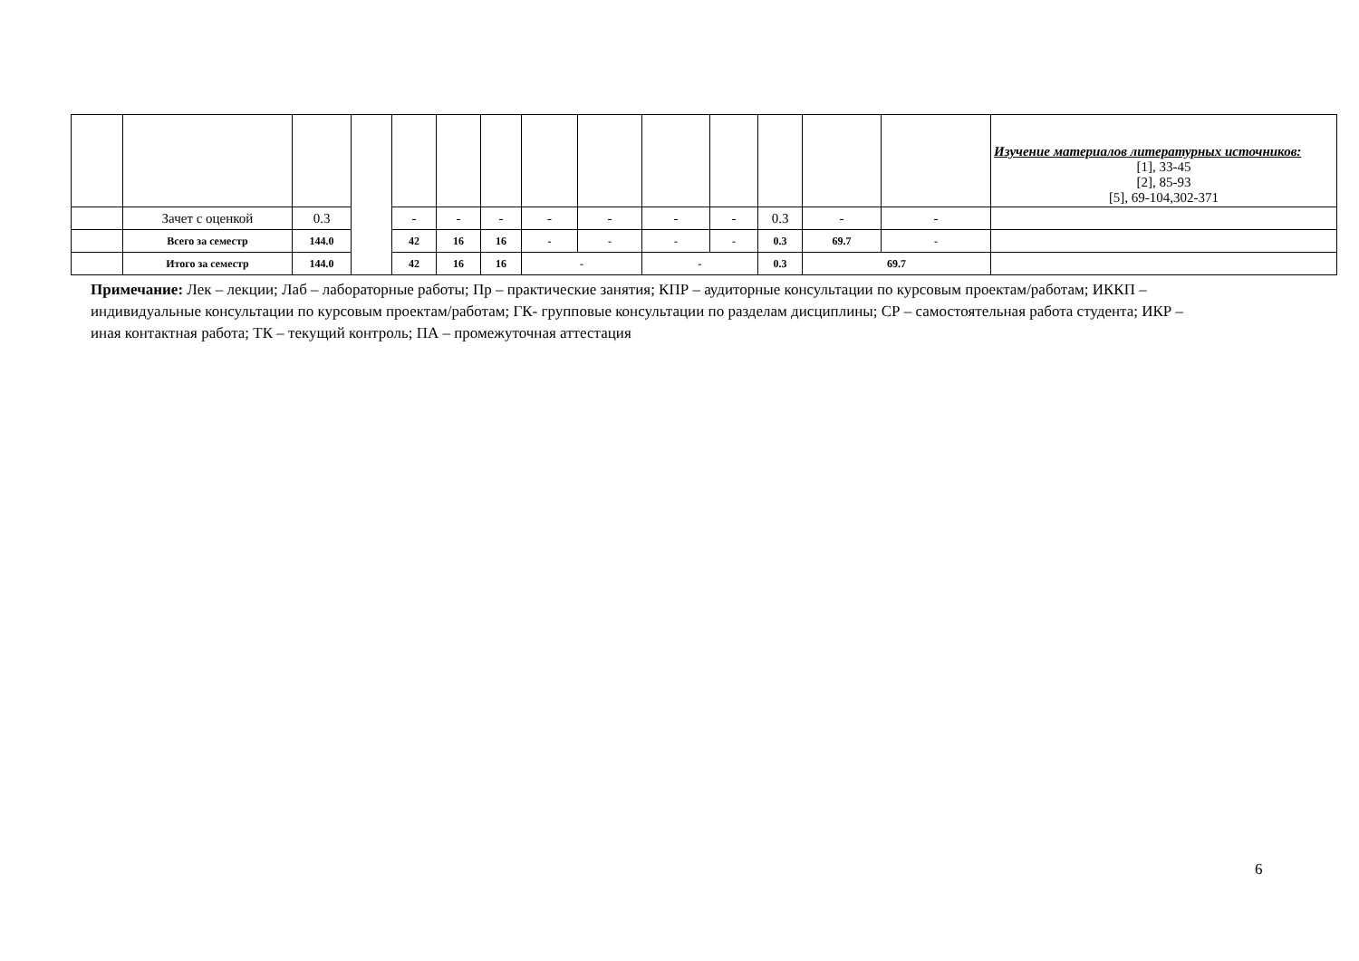| | | | | | | | | | | | | | | Изучение материалов литературных источников: [1], 33-45 [2], 85-93 [5], 69-104,302-371 |
| | Зачет с оценкой | 0.3 | | - | - | - | - | - | - | - | 0.3 | - | - | |
| | Всего за семестр | 144.0 | | 42 | 16 | 16 | - | - | - | - | 0.3 | 69.7 | - | |
| | Итого за семестр | 144.0 | | 42 | 16 | 16 | - | | - | | 0.3 | 69.7 | | |
Примечание: Лек – лекции; Лаб – лабораторные работы; Пр – практические занятия; КПР – аудиторные консультации по курсовым проектам/работам; ИККП – индивидуальные консультации по курсовым проектам/работам; ГК- групповые консультации по разделам дисциплины; СР – самостоятельная работа студента; ИКР – иная контактная работа; ТК – текущий контроль; ПА – промежуточная аттестация
6